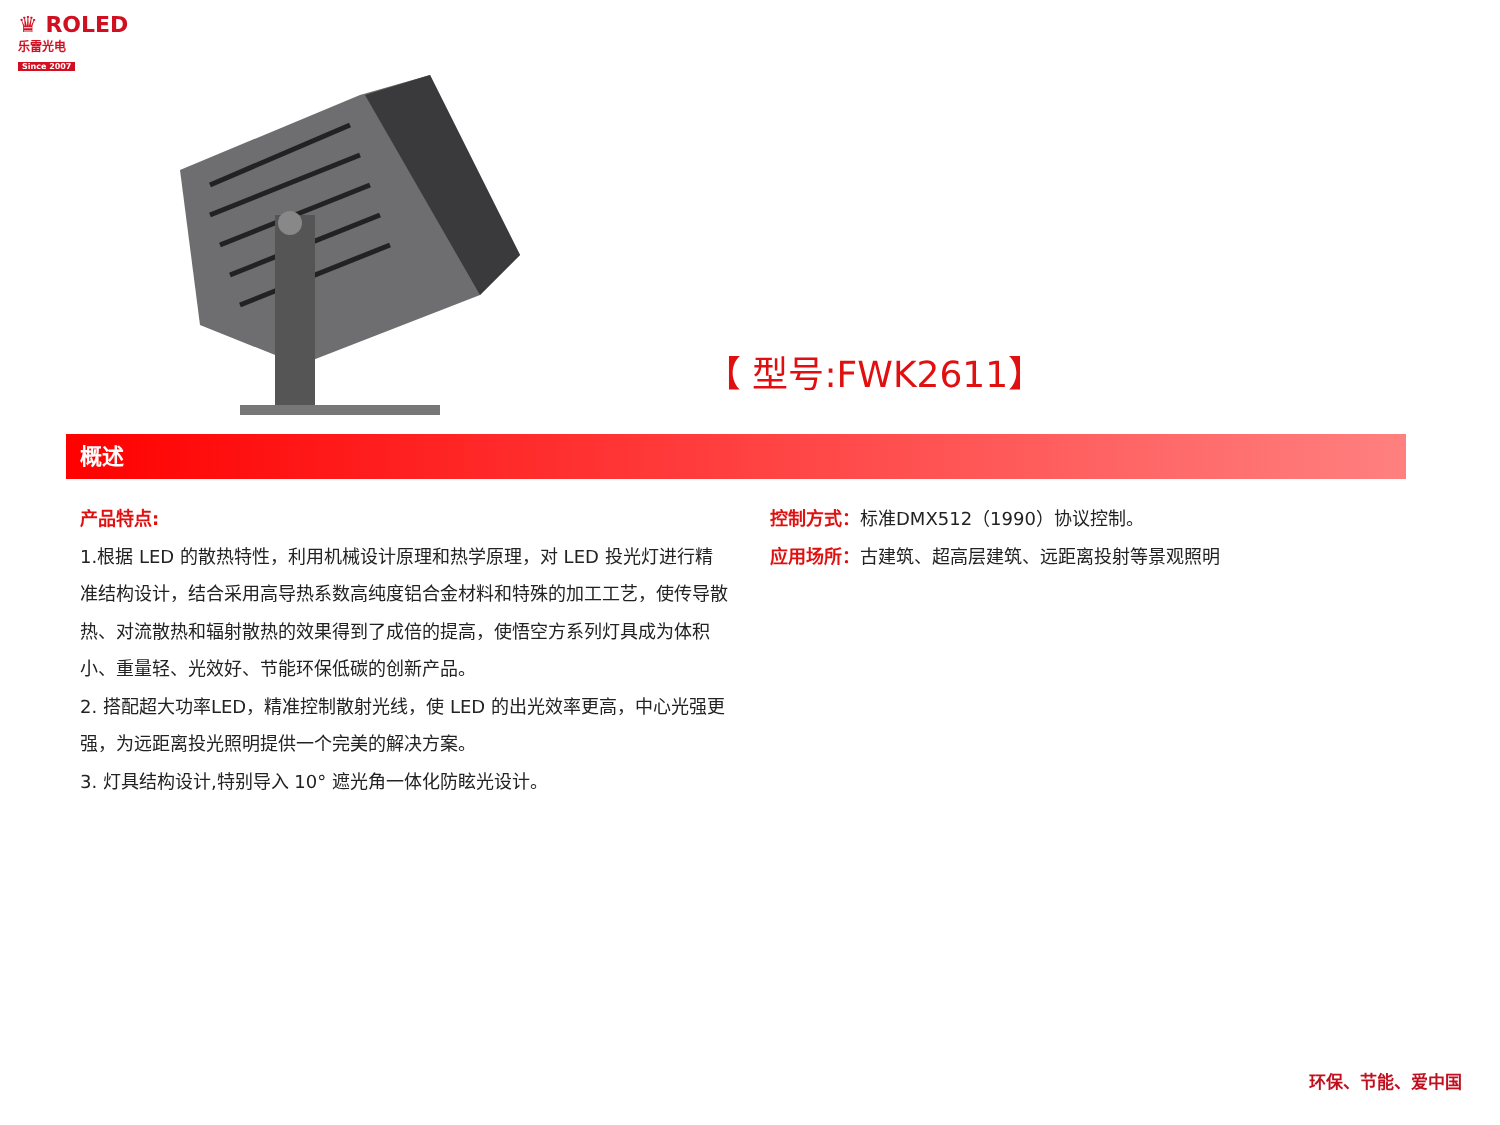♛ ROLED
乐雷光电
Since 2007
【 型号:FWK2611】
概述
产品特点:
1.根据 LED 的散热特性，利用机械设计原理和热学原理，对 LED 投光灯进行精准结构设计，结合采用高导热系数高纯度铝合金材料和特殊的加工工艺，使传导散热、对流散热和辐射散热的效果得到了成倍的提高，使悟空方系列灯具成为体积小、重量轻、光效好、节能环保低碳的创新产品。
2. 搭配超大功率LED，精准控制散射光线，使 LED 的出光效率更高，中心光强更强，为远距离投光照明提供一个完美的解决方案。
3. 灯具结构设计,特别导入 10° 遮光角一体化防眩光设计。
控制方式：标准DMX512（1990）协议控制。
应用场所：古建筑、超高层建筑、远距离投射等景观照明
环保、节能、爱中国